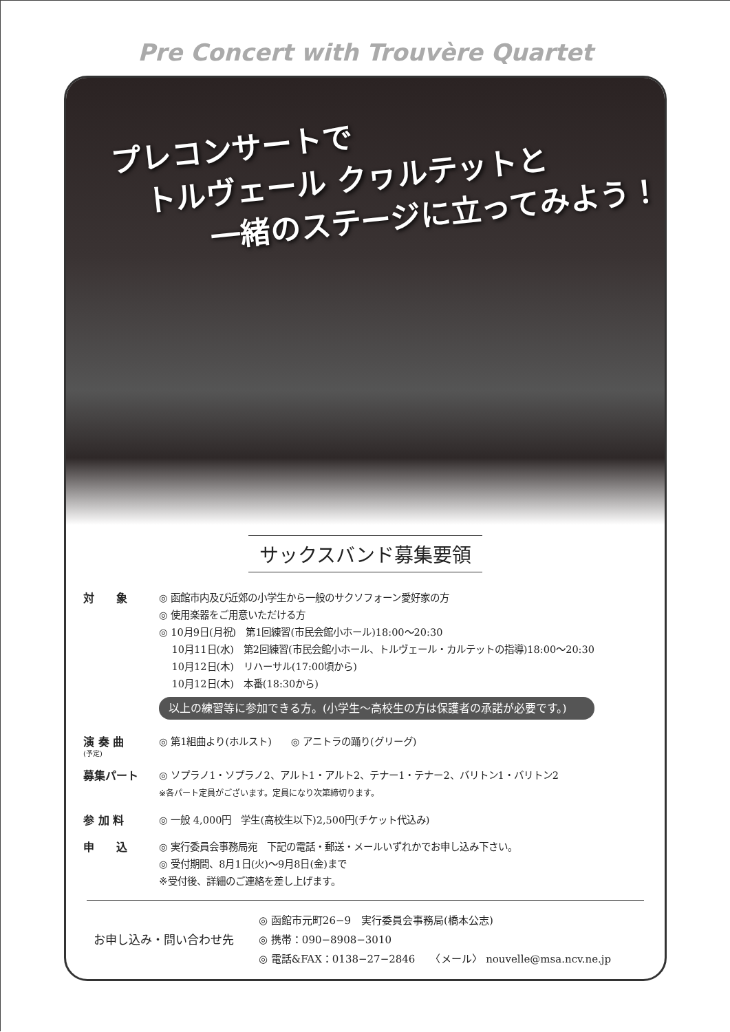Pre Concert with Trouvère Quartet
プレコンサートで
　トルヴェール クヮルテットと
　　　一緒のステージに立ってみよう！
サックスバンド募集要領
対　　象 ◎ 函館市内及び近郊の小学生から一般のサクソフォーン愛好家の方
◎ 使用楽器をご用意いただける方
◎ 10月9日(月祝)　第1回練習(市民会館小ホール)18:00〜20:30
　 10月11日(水)　第2回練習(市民会館小ホール、トルヴェール・カルテットの指導)18:00〜20:30
　 10月12日(木)　リハーサル(17:00頃から)
　 10月12日(木)　本番(18:30から)
以上の練習等に参加できる方。(小学生〜高校生の方は保護者の承諾が必要です。)
演 奏 曲
(予定)
◎ 第1組曲より(ホルスト)　　◎ アニトラの踊り(グリーグ)
募集パート ◎ ソプラノ1・ソプラノ2、アルト1・アルト2、テナー1・テナー2、バリトン1・バリトン2
※各パート定員がございます。定員になり次第締切ります。
参 加 料 ◎ 一般 4,000円　学生(高校生以下)2,500円(チケット代込み)
申　　込 ◎ 実行委員会事務局宛　下記の電話・郵送・メールいずれかでお申し込み下さい。
◎ 受付期間、8月1日(火)〜9月8日(金)まで
※受付後、詳細のご連絡を差し上げます。
お申し込み・問い合わせ先
◎ 函館市元町26−9　実行委員会事務局(橋本公志)
◎ 携帯：090−8908−3010
◎ 電話&FAX：0138−27−2846　　〈メール〉 nouvelle@msa.ncv.ne.jp